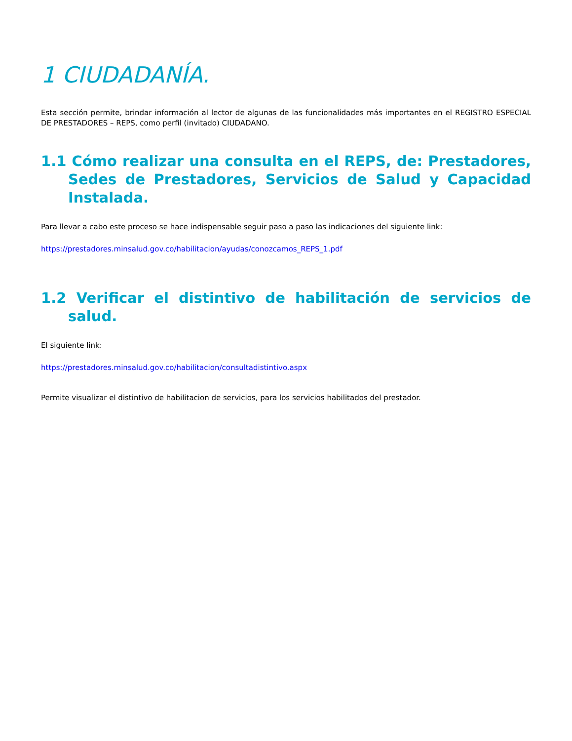1 CIUDADANÍA.
Esta sección permite, brindar información al lector de algunas de las funcionalidades más importantes en el REGISTRO ESPECIAL DE PRESTADORES – REPS, como perfil (invitado) CIUDADANO.
1.1 Cómo realizar una consulta en el REPS, de: Prestadores, Sedes de Prestadores, Servicios de Salud y Capacidad Instalada.
Para llevar a cabo este proceso se hace indispensable seguir paso a paso las indicaciones del siguiente link:
https://prestadores.minsalud.gov.co/habilitacion/ayudas/conozcamos_REPS_1.pdf
1.2 Verificar el distintivo de habilitación de servicios de salud.
El siguiente link:
https://prestadores.minsalud.gov.co/habilitacion/consultadistintivo.aspx
Permite visualizar el distintivo de habilitacion de servicios, para los servicios habilitados del prestador.